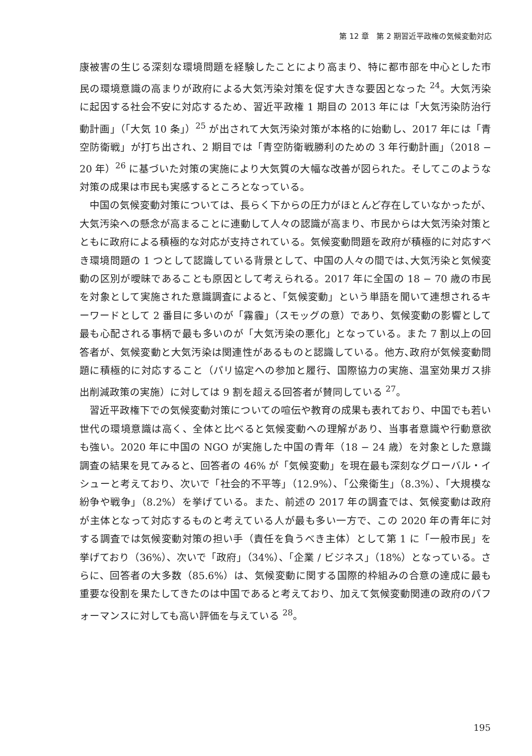第 12 章　第 2 期習近平政権の気候変動対応
康被害の生じる深刻な環境問題を経験したことにより高まり、特に都市部を中心とした市民の環境意識の高まりが政府による大気汚染対策を促す大きな要因となった <sup>24</sup>。大気汚染に起因する社会不安に対応するため、習近平政権 1 期目の 2013 年には「大気汚染防治行動計画」（「大気 10 条」）<sup>25</sup> が出されて大気汚染対策が本格的に始動し、2017 年には「青空防衛戦」が打ち出され、2 期目では「青空防衛戦勝利のための 3 年行動計画」（2018 − 20 年）<sup>26</sup> に基づいた対策の実施により大気質の大幅な改善が図られた。そしてこのような対策の成果は市民も実感するところとなっている。
中国の気候変動対策については、長らく下からの圧力がほとんど存在していなかったが、大気汚染への懸念が高まることに連動して人々の認識が高まり、市民からは大気汚染対策とともに政府による積極的な対応が支持されている。気候変動問題を政府が積極的に対応すべき環境問題の 1 つとして認識している背景として、中国の人々の間では､大気汚染と気候変動の区別が曖昧であることも原因として考えられる。2017 年に全国の 18 − 70 歳の市民を対象として実施された意識調査によると、「気候変動」という単語を聞いて連想されるキーワードとして 2 番目に多いのが「霧霾」（スモッグの意）であり、気候変動の影響として最も心配される事柄で最も多いのが「大気汚染の悪化」となっている。また 7 割以上の回答者が、気候変動と大気汚染は関連性があるものと認識している。他方､政府が気候変動問題に積極的に対応すること（パリ協定への参加と履行、国際協力の実施、温室効果ガス排出削減政策の実施）に対しては 9 割を超える回答者が賛同している <sup>27</sup>。
習近平政権下での気候変動対策についての喧伝や教育の成果も表れており、中国でも若い世代の環境意識は高く、全体と比べると気候変動への理解があり、当事者意識や行動意欲も強い。2020 年に中国の NGO が実施した中国の青年（18 − 24 歳）を対象とした意識調査の結果を見てみると、回答者の 46% が「気候変動」を現在最も深刻なグローバル・イシューと考えており、次いで「社会的不平等」（12.9%）、「公衆衛生」（8.3%）、「大規模な紛争や戦争」（8.2%）を挙げている。また、前述の 2017 年の調査では、気候変動は政府が主体となって対応するものと考えている人が最も多い一方で、この 2020 年の青年に対する調査では気候変動対策の担い手（責任を負うべき主体）として第 1 に「一般市民」を挙げており（36%）、次いで「政府」（34%）、「企業 / ビジネス」（18%）となっている。さらに、回答者の大多数（85.6%）は、気候変動に関する国際的枠組みの合意の達成に最も重要な役割を果たしてきたのは中国であると考えており、加えて気候変動関連の政府のパフォーマンスに対しても高い評価を与えている <sup>28</sup>。
195